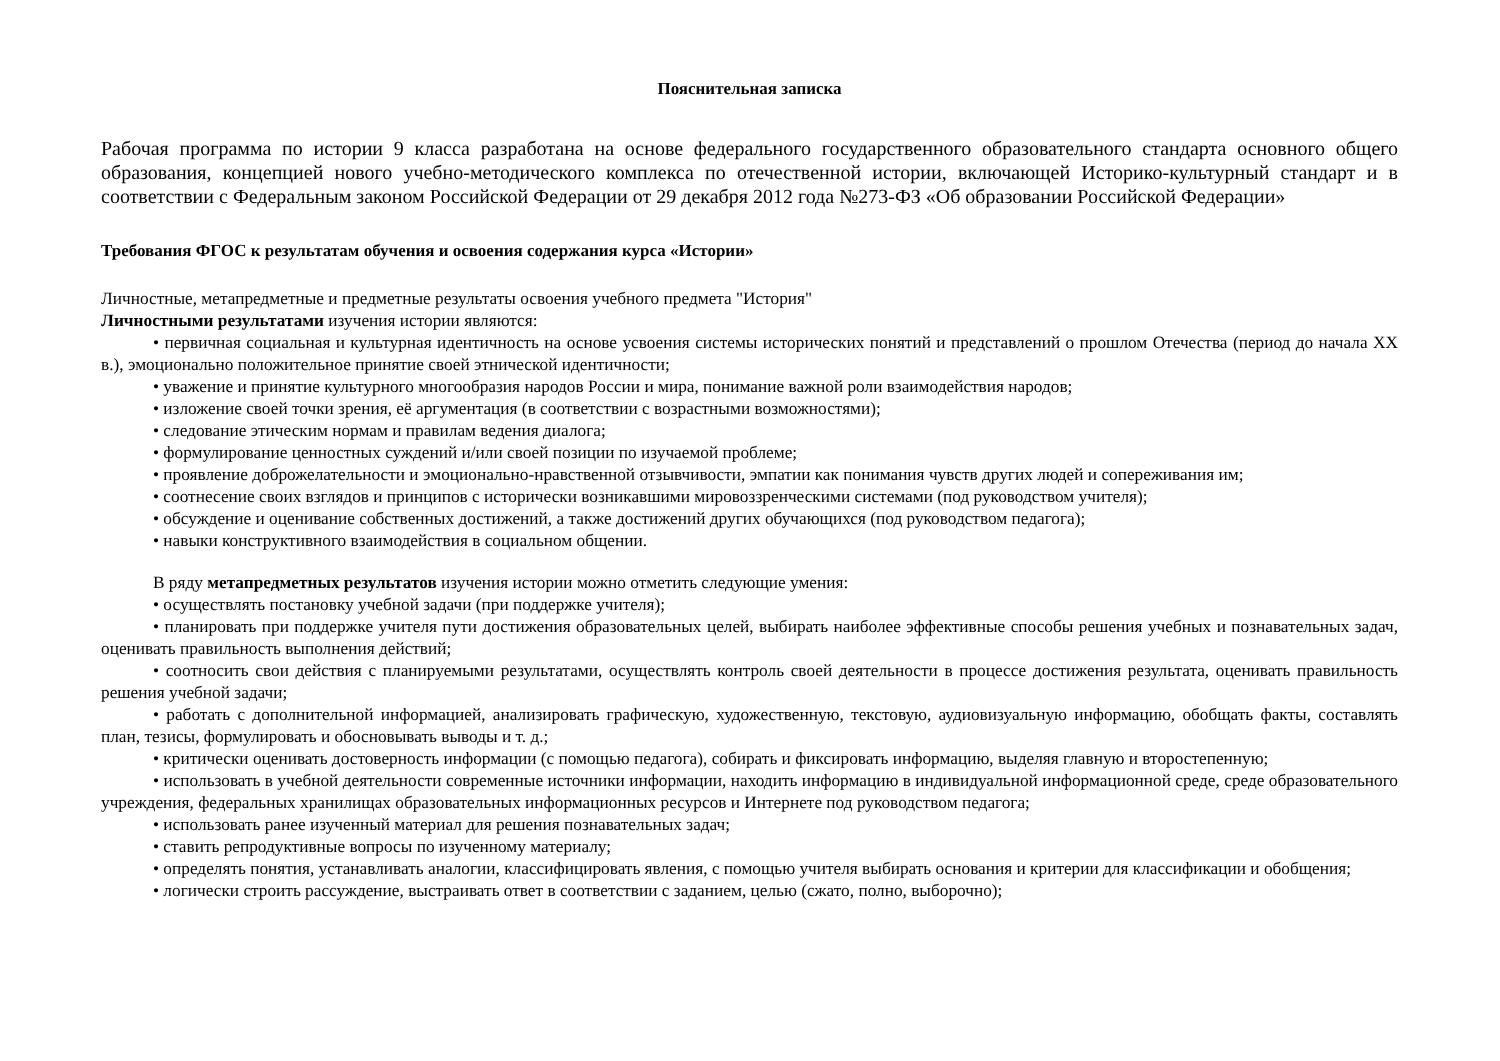Пояснительная записка
Рабочая программа по истории 9 класса разработана на основе федерального государственного образовательного стандарта основного общего образования, концепцией нового учебно-методического комплекса по отечественной истории, включающей Историко-культурный стандарт и в соответствии с Федеральным законом Российской Федерации от 29 декабря 2012 года №273-ФЗ «Об образовании Российской Федерации»
Требования ФГОС к результатам обучения и освоения содержания курса «Истории»
Личностные, метапредметные и предметные результаты освоения учебного предмета "История"
Личностными результатами изучения истории являются:
• первичная социальная и культурная идентичность на основе усвоения системы исторических понятий и представлений о прошлом Отечества (период до начала XX в.), эмоционально положительное принятие своей этнической идентичности;
• уважение и принятие культурного многообразия народов России и мира, понимание важной роли взаимодействия народов;
• изложение своей точки зрения, её аргументация (в соответствии с возрастными возможностями);
• следование этическим нормам и правилам ведения диалога;
• формулирование ценностных суждений и/или своей позиции по изучаемой проблеме;
• проявление доброжелательности и эмоционально-нравственной отзывчивости, эмпатии как понимания чувств других людей и сопереживания им;
• соотнесение своих взглядов и принципов с исторически возникавшими мировоззренческими системами (под руководством учителя);
• обсуждение и оценивание собственных достижений, а также достижений других обучающихся (под руководством педагога);
• навыки конструктивного взаимодействия в социальном общении.
В ряду метапредметных результатов изучения истории можно отметить следующие умения:
• осуществлять постановку учебной задачи (при поддержке учителя);
• планировать при поддержке учителя пути достижения образовательных целей, выбирать наиболее эффективные способы решения учебных и познавательных задач, оценивать правильность выполнения действий;
• соотносить свои действия с планируемыми результатами, осуществлять контроль своей деятельности в процессе достижения результата, оценивать правильность решения учебной задачи;
• работать с дополнительной информацией, анализировать графическую, художественную, текстовую, аудиовизуальную информацию, обобщать факты, составлять план, тезисы, формулировать и обосновывать выводы и т. д.;
• критически оценивать достоверность информации (с помощью педагога), собирать и фиксировать информацию, выделяя главную и второстепенную;
• использовать в учебной деятельности современные источники информации, находить информацию в индивидуальной информационной среде, среде образовательного учреждения, федеральных хранилищах образовательных информационных ресурсов и Интернете под руководством педагога;
• использовать ранее изученный материал для решения познавательных задач;
• ставить репродуктивные вопросы по изученному материалу;
• определять понятия, устанавливать аналогии, классифицировать явления, с помощью учителя выбирать основания и критерии для классификации и обобщения;
• логически строить рассуждение, выстраивать ответ в соответствии с заданием, целью (сжато, полно, выборочно);